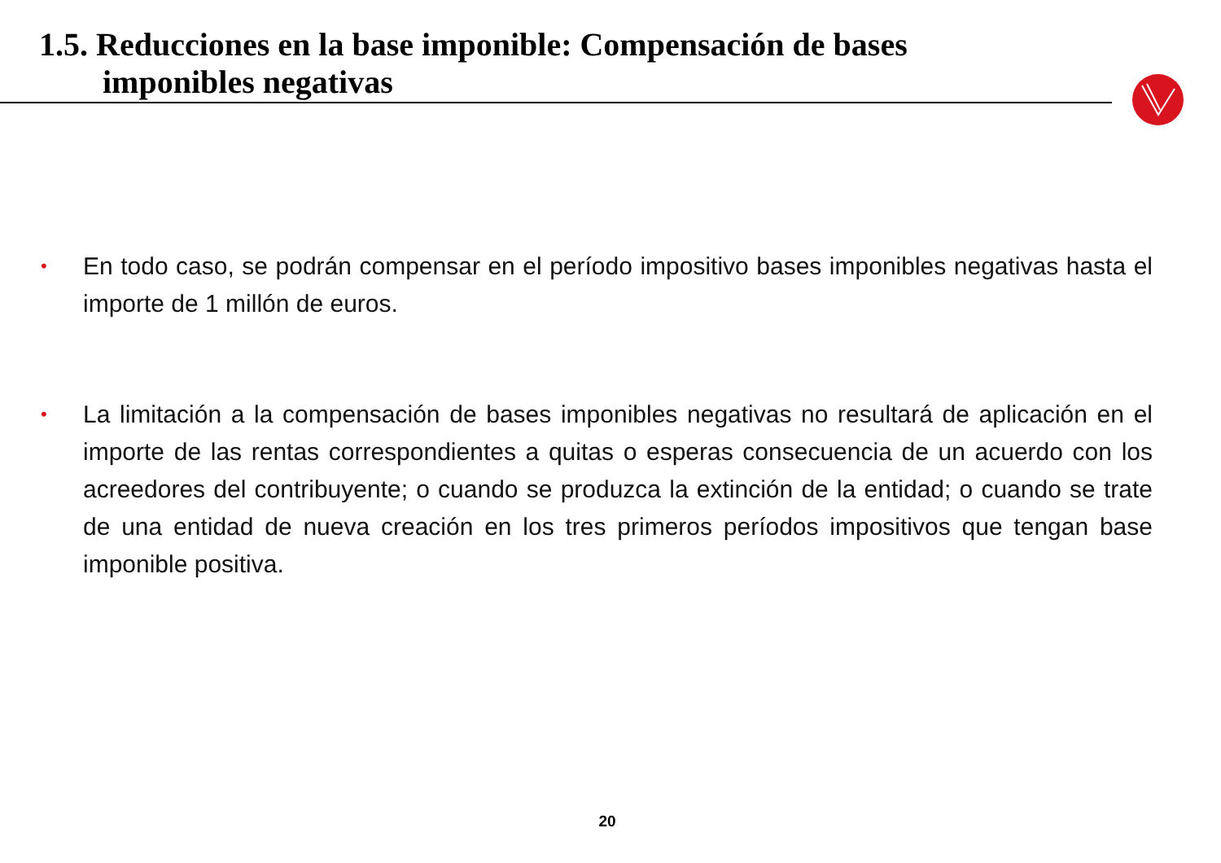1.5. Reducciones en la base imponible: Compensación de bases
imponibles negativas
• En todo caso, se podrán compensar en el período impositivo bases imponibles negativas hasta el importe de 1 millón de euros.
• La limitación a la compensación de bases imponibles negativas no resultará de aplicación en el importe de las rentas correspondientes a quitas o esperas consecuencia de un acuerdo con los acreedores del contribuyente; o cuando se produzca la extinción de la entidad; o cuando se trate de una entidad de nueva creación en los tres primeros períodos impositivos que tengan base imponible positiva.
20